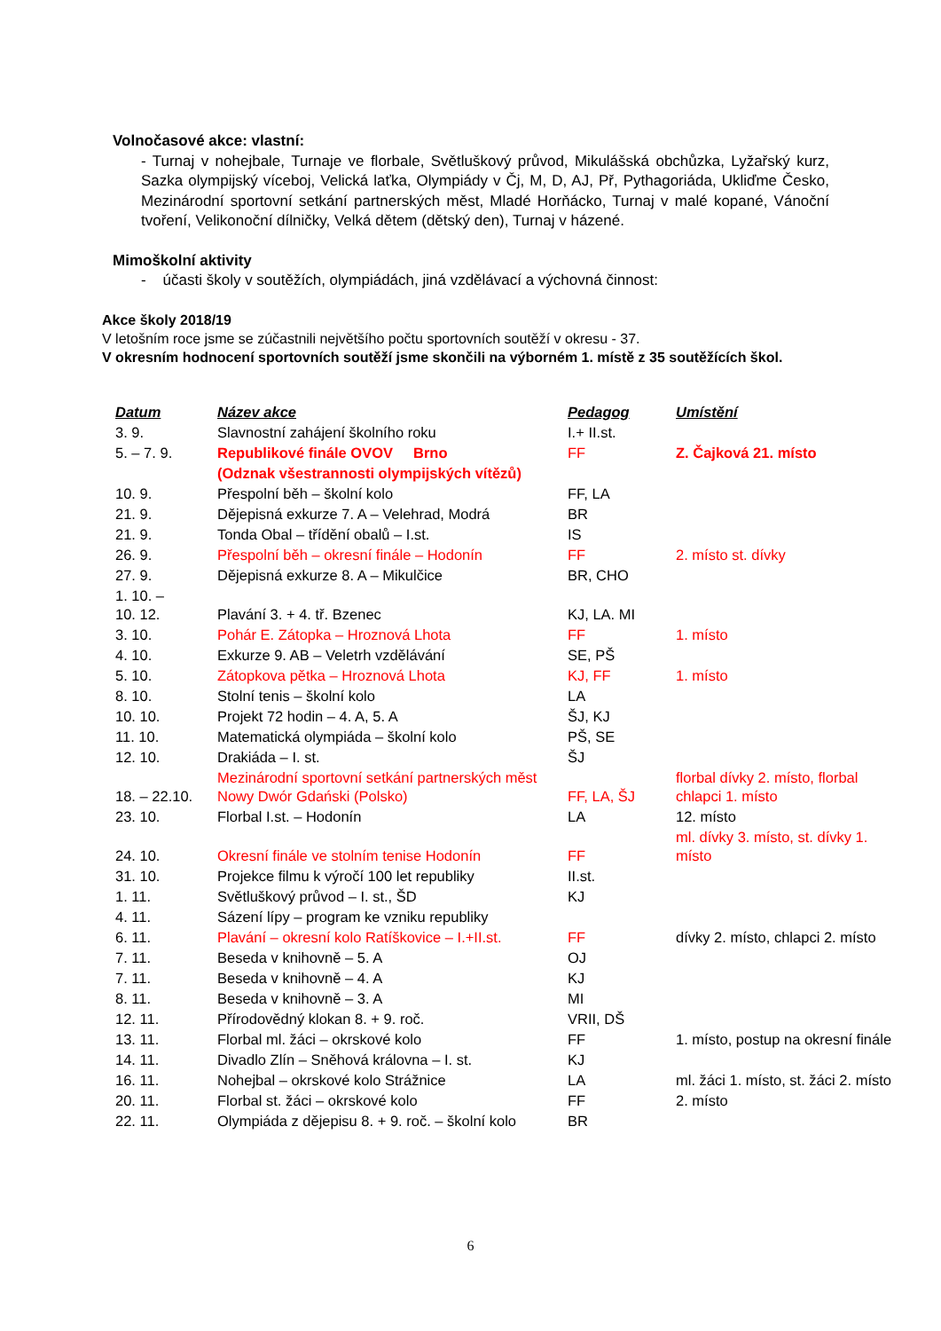Volnočasové akce: vlastní:
- Turnaj v nohejbale, Turnaje ve florbale, Světluškový průvod, Mikulášská obchůzka, Lyžařský kurz, Sazka olympijský víceboj, Velická laťka, Olympiády v Čj, M, D, AJ, Př, Pythagoriáda, Ukliďme Česko, Mezinárodní sportovní setkání partnerských měst, Mladé Horňácko, Turnaj v malé kopané, Vánoční tvoření, Velikonoční dílničky, Velká dětem (dětský den), Turnaj v házené.
Mimoškolní aktivity
- účasti školy v soutěžích, olympiádách, jiná vzdělávací a výchovná činnost:
Akce školy 2018/19
V letošním roce jsme se zúčastnili největšího počtu sportovních soutěží v okresu - 37.
V okresním hodnocení sportovních soutěží jsme skončili na výborném 1. místě z 35 soutěžících škol.
| Datum | Název akce | Pedagog | Umístění |
| --- | --- | --- | --- |
| 3. 9. | Slavnostní zahájení školního roku | I.+ II.st. | |
| 5. – 7. 9. | Republikové finále OVOV Brno | FF | Z. Čajková 21. místo |
| | (Odznak všestrannosti olympijských vítězů) | | |
| 10. 9. | Přespolní běh – školní kolo | FF, LA | |
| 21. 9. | Dějepisná exkurze 7. A – Velehrad, Modrá | BR | |
| 21. 9. | Tonda Obal – třídění obalů – I.st. | IS | |
| 26. 9. | Přespolní běh – okresní finále – Hodonín | FF | 2. místo st. dívky |
| 27. 9. | Dějepisná exkurze 8. A – Mikulčice | BR, CHO | |
| 1. 10. – 10. 12. | Plavání 3. + 4. tř. Bzenec | KJ, LA. MI | |
| 3. 10. | Pohár E. Zátopka – Hroznová Lhota | FF | 1. místo |
| 4. 10. | Exkurze 9. AB – Veletrh vzdělávání | SE, PŠ | |
| 5. 10. | Zátopkova pětka – Hroznová Lhota | KJ, FF | 1. místo |
| 8. 10. | Stolní tenis – školní kolo | LA | |
| 10. 10. | Projekt 72 hodin – 4. A, 5. A | ŠJ, KJ | |
| 11. 10. | Matematická olympiáda – školní kolo | PŠ, SE | |
| 12. 10. | Drakiáda – I. st. | ŠJ | |
| 18. – 22.10. | Mezinárodní sportovní setkání partnerských měst Nowy Dwór Gdański (Polsko) | FF, LA, ŠJ | florbal dívky 2. místo, florbal chlapci 1. místo |
| 23. 10. | Florbal I.st. – Hodonín | LA | 12. místo |
| 24. 10. | Okresní finále ve stolním tenise Hodonín | FF | ml. dívky 3. místo, st. dívky 1. místo |
| 31. 10. | Projekce filmu k výročí 100 let republiky | II.st. | |
| 1. 11. | Světluškový průvod – I. st., ŠD | KJ | |
| 4. 11. | Sázení lípy – program ke vzniku republiky | | |
| 6. 11. | Plavání – okresní kolo Ratíškovice – I.+II.st. | FF | dívky 2. místo, chlapci 2. místo |
| 7. 11. | Beseda v knihovně – 5. A | OJ | |
| 7. 11. | Beseda v knihovně – 4. A | KJ | |
| 8. 11. | Beseda v knihovně – 3. A | MI | |
| 12. 11. | Přírodovědný klokan 8. + 9. roč. | VRII, DŠ | |
| 13. 11. | Florbal ml. žáci – okrskové kolo | FF | 1. místo, postup na okresní finále |
| 14. 11. | Divadlo Zlín – Sněhová královna – I. st. | KJ | |
| 16. 11. | Nohejbal – okrskové kolo Strážnice | LA | ml. žáci 1. místo, st. žáci 2. místo |
| 20. 11. | Florbal st. žáci – okrskové kolo | FF | 2. místo |
| 22. 11. | Olympiáda z dějepisu 8. + 9. roč. – školní kolo | BR | |
6